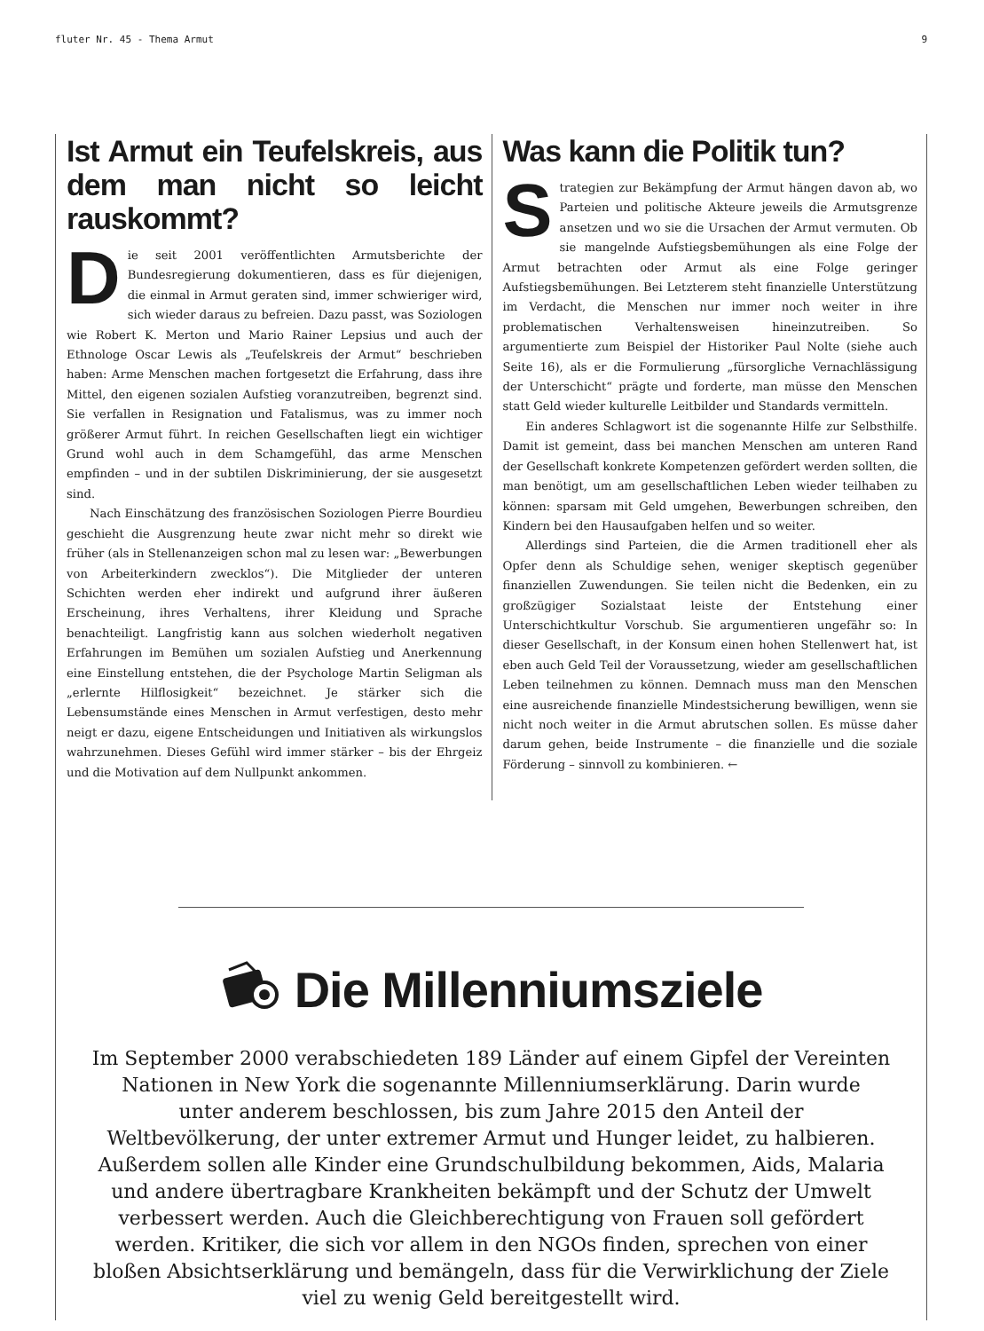fluter Nr. 45 - Thema Armut 9
Ist Armut ein Teufelskreis, aus dem man nicht so leicht rauskommt?
Die seit 2001 veröffentlichten Armutsberichte der Bundesregierung dokumentieren, dass es für diejenigen, die einmal in Armut geraten sind, immer schwieriger wird, sich wieder daraus zu befreien. Dazu passt, was Soziologen wie Robert K. Merton und Mario Rainer Lepsius und auch der Ethnologe Oscar Lewis als „Teufelskreis der Armut“ beschrieben haben: Arme Menschen machen fortgesetzt die Erfahrung, dass ihre Mittel, den eigenen sozialen Aufstieg voranzutreiben, begrenzt sind. Sie verfallen in Resignation und Fatalismus, was zu immer noch größerer Armut führt. In reichen Gesellschaften liegt ein wichtiger Grund wohl auch in dem Schamgefühl, das arme Menschen empfinden – und in der subtilen Diskriminierung, der sie ausgesetzt sind.
Nach Einschätzung des französischen Soziologen Pierre Bourdieu geschieht die Ausgrenzung heute zwar nicht mehr so direkt wie früher (als in Stellenanzeigen schon mal zu lesen war: „Bewerbungen von Arbeiterkindern zwecklos“). Die Mitglieder der unteren Schichten werden eher indirekt und aufgrund ihrer äußeren Erscheinung, ihres Verhaltens, ihrer Kleidung und Sprache benachteiligt. Langfristig kann aus solchen wiederholt negativen Erfahrungen im Bemühen um sozialen Aufstieg und Anerkennung eine Einstellung entstehen, die der Psychologe Martin Seligman als „erlernte Hilflosigkeit“ bezeichnet. Je stärker sich die Lebensumstände eines Menschen in Armut verfestigen, desto mehr neigt er dazu, eigene Entscheidungen und Initiativen als wirkungslos wahrzunehmen. Dieses Gefühl wird immer stärker – bis der Ehrgeiz und die Motivation auf dem Nullpunkt ankommen.
Was kann die Politik tun?
Strategien zur Bekämpfung der Armut hängen davon ab, wo Parteien und politische Akteure jeweils die Armutsgrenze ansetzen und wo sie die Ursachen der Armut vermuten. Ob sie mangelnde Aufstiegsbemühungen als eine Folge der Armut betrachten oder Armut als eine Folge geringer Aufstiegsbemühungen. Bei Letzterem steht finanzielle Unterstützung im Verdacht, die Menschen nur immer noch weiter in ihre problematischen Verhaltensweisen hineinzutreiben. So argumentierte zum Beispiel der Historiker Paul Nolte (siehe auch Seite 16), als er die Formulierung „fürsorgliche Vernachlässigung der Unterschicht“ prägte und forderte, man müsse den Menschen statt Geld wieder kulturelle Leitbilder und Standards vermitteln.
Ein anderes Schlagwort ist die sogenannte Hilfe zur Selbsthilfe. Damit ist gemeint, dass bei manchen Menschen am unteren Rand der Gesellschaft konkrete Kompetenzen gefördert werden sollten, die man benötigt, um am gesellschaftlichen Leben wieder teilhaben zu können: sparsam mit Geld umgehen, Bewerbungen schreiben, den Kindern bei den Hausaufgaben helfen und so weiter.
Allerdings sind Parteien, die die Armen traditionell eher als Opfer denn als Schuldige sehen, weniger skeptisch gegenüber finanziellen Zuwendungen. Sie teilen nicht die Bedenken, ein zu großzügiger Sozialstaat leiste der Entstehung einer Unterschichtkultur Vorschub. Sie argumentieren ungefähr so: In dieser Gesellschaft, in der Konsum einen hohen Stellenwert hat, ist eben auch Geld Teil der Voraussetzung, wieder am gesellschaftlichen Leben teilnehmen zu können. Demnach muss man den Menschen eine ausreichende finanzielle Mindestsicherung bewilligen, wenn sie nicht noch weiter in die Armut abrutschen sollen. Es müsse daher darum gehen, beide Instrumente – die finanzielle und die soziale Förderung – sinnvoll zu kombinieren. ←
Die Millenniumsziele
Im September 2000 verabschiedeten 189 Länder auf einem Gipfel der Vereinten Nationen in New York die sogenannte Millenniumserklärung. Darin wurde unter anderem beschlossen, bis zum Jahre 2015 den Anteil der Weltbevölkerung, der unter extremer Armut und Hunger leidet, zu halbieren. Außerdem sollen alle Kinder eine Grundschulbildung bekommen, Aids, Malaria und andere übertragbare Krankheiten bekämpft und der Schutz der Umwelt verbessert werden. Auch die Gleichberechtigung von Frauen soll gefördert werden. Kritiker, die sich vor allem in den NGOs finden, sprechen von einer bloßen Absichtserklärung und bemängeln, dass für die Verwirklichung der Ziele viel zu wenig Geld bereitgestellt wird.